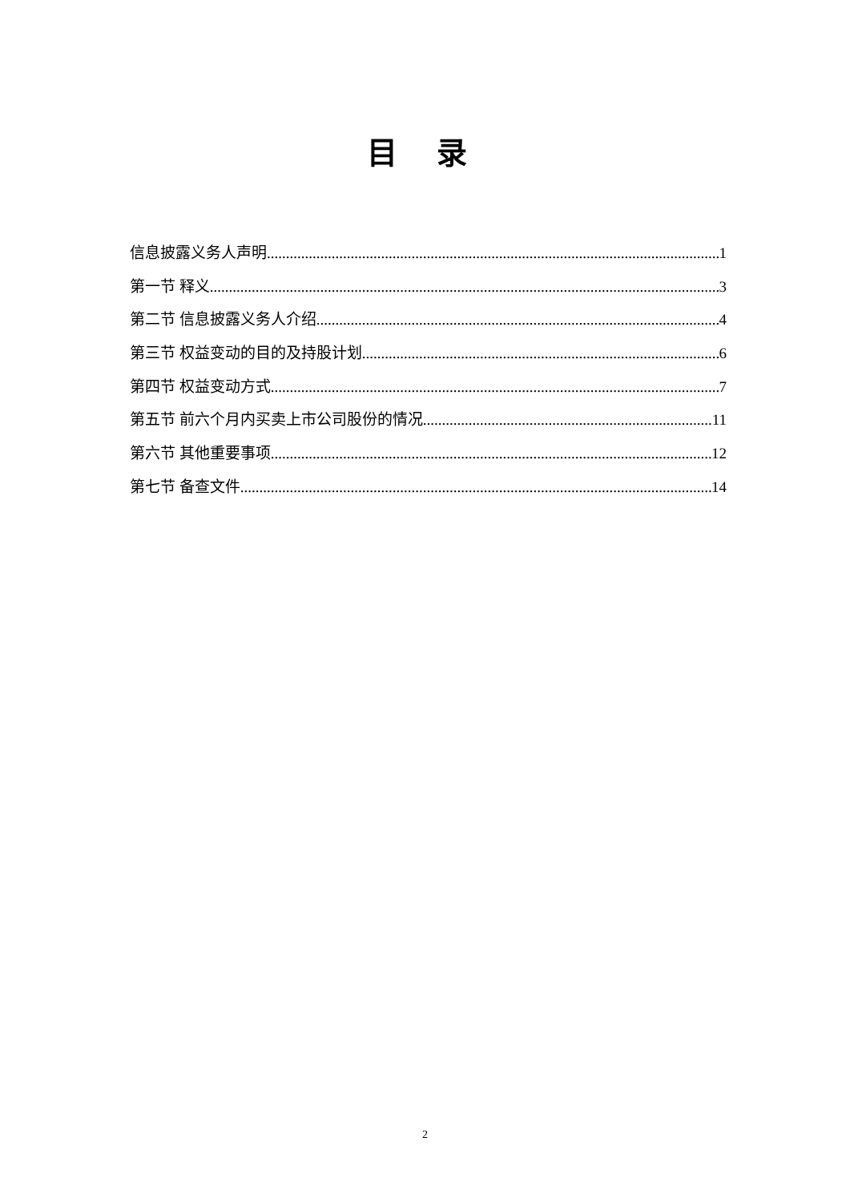目 录
信息披露义务人声明 1
第一节 释义 3
第二节 信息披露义务人介绍 4
第三节 权益变动的目的及持股计划 6
第四节 权益变动方式 7
第五节 前六个月内买卖上市公司股份的情况 11
第六节 其他重要事项 12
第七节 备查文件 14
2